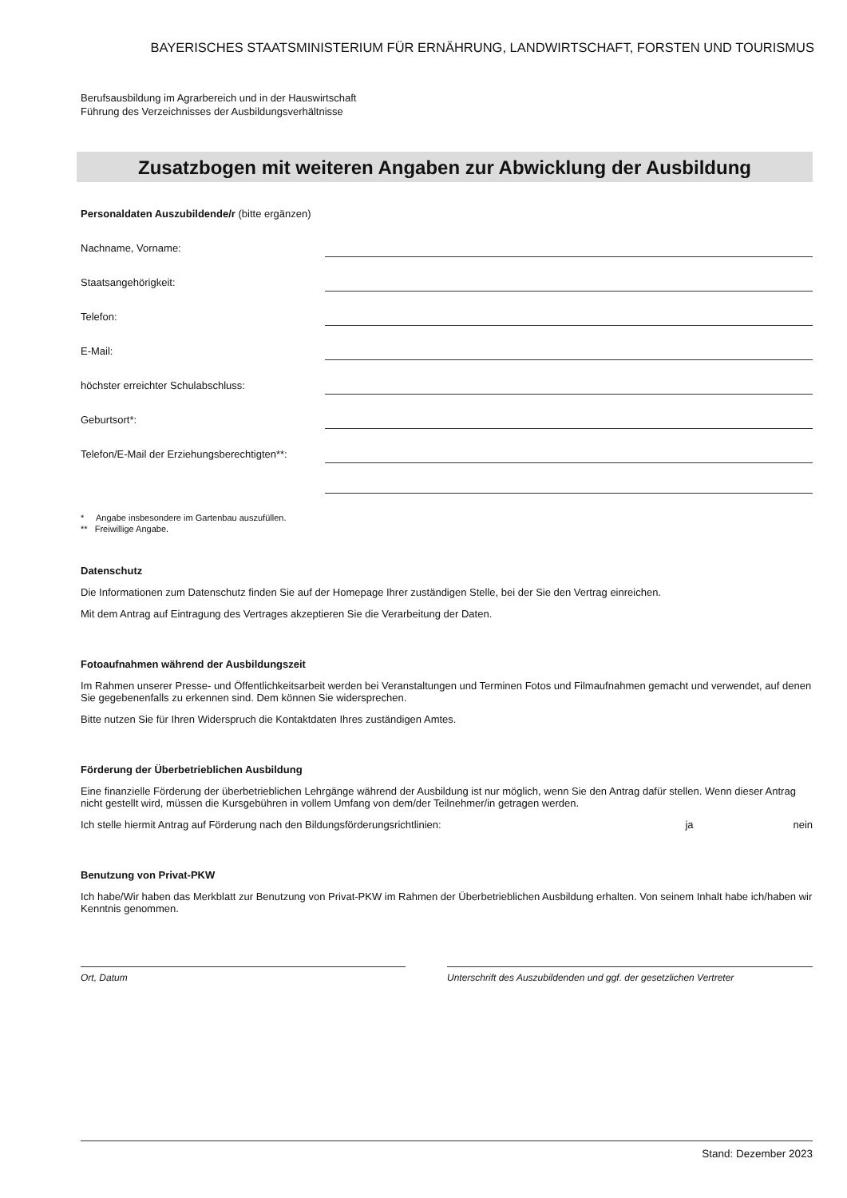BAYERISCHES STAATSMINISTERIUM FÜR ERNÄHRUNG, LANDWIRTSCHAFT, FORSTEN UND TOURISMUS
Berufsausbildung im Agrarbereich und in der Hauswirtschaft
Führung des Verzeichnisses der Ausbildungsverhältnisse
Zusatzbogen mit weiteren Angaben zur Abwicklung der Ausbildung
Personaldaten Auszubildende/r (bitte ergänzen)
Nachname, Vorname:
Staatsangehörigkeit:
Telefon:
E-Mail:
höchster erreichter Schulabschluss:
Geburtsort*:
Telefon/E-Mail der Erziehungsberechtigten**:
* Angabe insbesondere im Gartenbau auszufüllen.
** Freiwillige Angabe.
Datenschutz
Die Informationen zum Datenschutz finden Sie auf der Homepage Ihrer zuständigen Stelle, bei der Sie den Vertrag einreichen.
Mit dem Antrag auf Eintragung des Vertrages akzeptieren Sie die Verarbeitung der Daten.
Fotoaufnahmen während der Ausbildungszeit
Im Rahmen unserer Presse- und Öffentlichkeitsarbeit werden bei Veranstaltungen und Terminen Fotos und Filmaufnahmen gemacht und verwendet, auf denen Sie gegebenenfalls zu erkennen sind. Dem können Sie widersprechen.
Bitte nutzen Sie für Ihren Widerspruch die Kontaktdaten Ihres zuständigen Amtes.
Förderung der Überbetrieblichen Ausbildung
Eine finanzielle Förderung der überbetrieblichen Lehrgänge während der Ausbildung ist nur möglich, wenn Sie den Antrag dafür stellen. Wenn dieser Antrag nicht gestellt wird, müssen die Kursgebühren in vollem Umfang von dem/der Teilnehmer/in getragen werden.
Ich stelle hiermit Antrag auf Förderung nach den Bildungsförderungsrichtlinien: ja nein
Benutzung von Privat-PKW
Ich habe/Wir haben das Merkblatt zur Benutzung von Privat-PKW im Rahmen der Überbetrieblichen Ausbildung erhalten. Von seinem Inhalt habe ich/haben wir Kenntnis genommen.
Ort, Datum Unterschrift des Auszubildenden und ggf. der gesetzlichen Vertreter
Stand: Dezember 2023